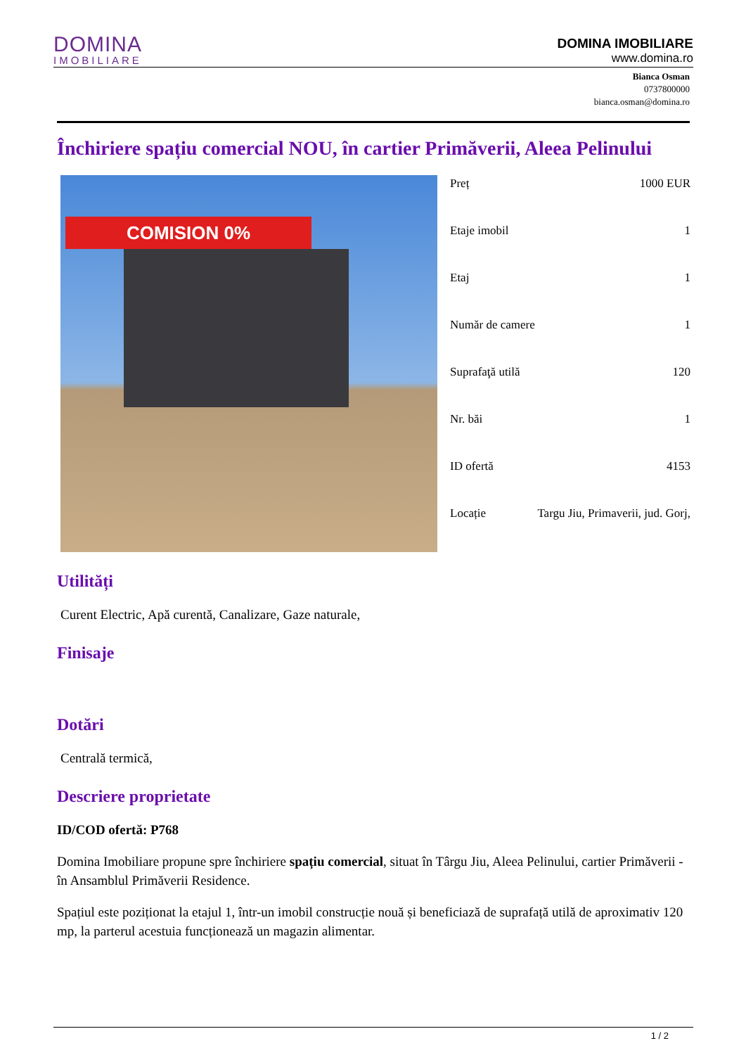DOMINA
IMOBILIARE
DOMINA IMOBILIARE
www.domina.ro
Bianca Osman
0737800000
bianca.osman@domina.ro
Închiriere spațiu comercial NOU, în cartier Primăverii, Aleea Pelinului
COMISION 0%
| Preț | 1000 EUR |
| Etaje imobil | 1 |
| Etaj | 1 |
| Număr de camere | 1 |
| Suprafaţă utilă | 120 |
| Nr. băi | 1 |
| ID ofertă | 4153 |
| Locație | Targu Jiu, Primaverii, jud. Gorj, |
Utilități
Curent Electric, Apă curentă, Canalizare, Gaze naturale,
Finisaje
Dotări
Centrală termică,
Descriere proprietate
ID/COD ofertă: P768
Domina Imobiliare propune spre închiriere spațiu comercial, situat în Târgu Jiu, Aleea Pelinului, cartier Primăverii - în Ansamblul Primăverii Residence.
Spațiul este poziționat la etajul 1, într-un imobil construcție nouă și beneficiază de suprafață utilă de aproximativ 120 mp, la parterul acestuia funcționează un magazin alimentar.
1 / 2